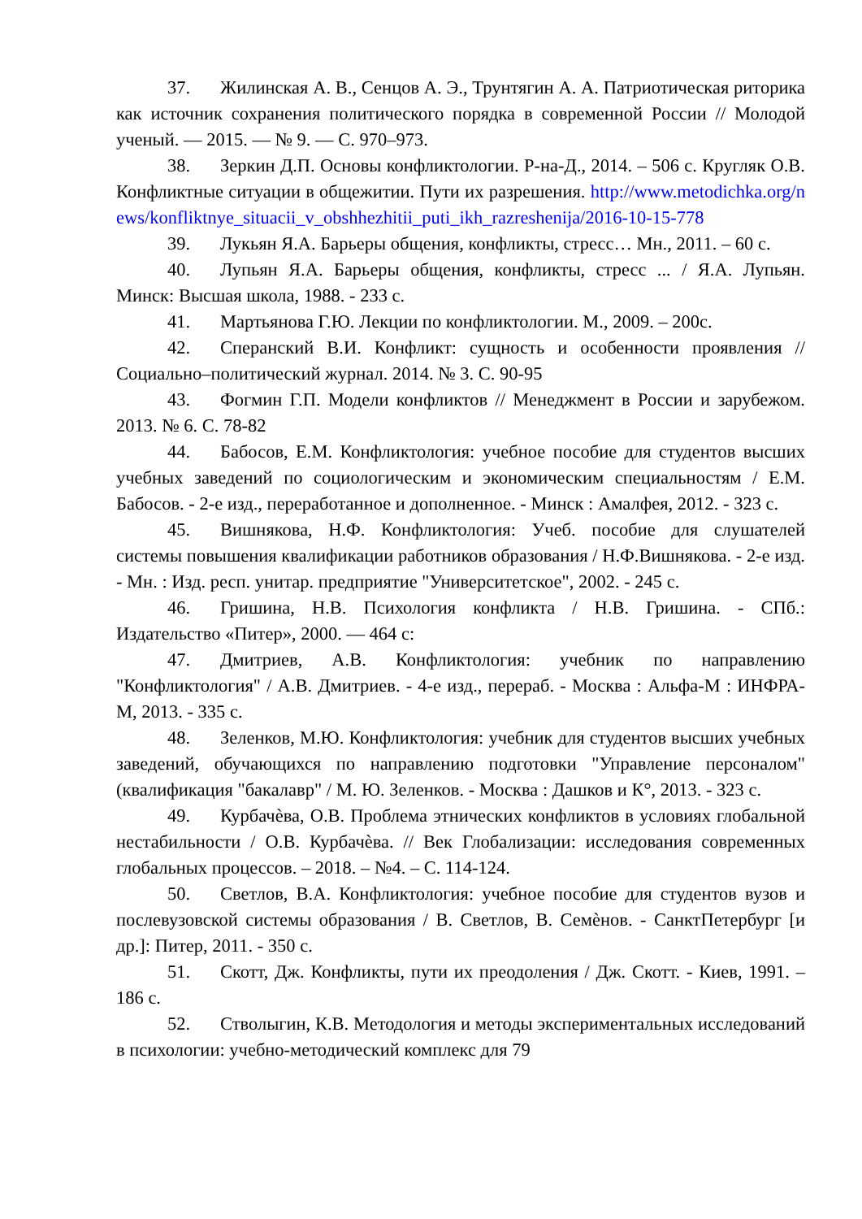37. Жилинская А. В., Сенцов А. Э., Трунтягин А. А. Патриотическая риторика как источник сохранения политического порядка в современной России // Молодой ученый. — 2015. — № 9. — С. 970–973.
38. Зеркин Д.П. Основы конфликтологии. Р-на-Д., 2014. – 506 с. Кругляк О.В. Конфликтные ситуации в общежитии. Пути их разрешения. http://www.metodichka.org/news/konfliktnye_situacii_v_obshhezhitii_puti_ikh_razreshenija/2016-10-15-778
39. Лукьян Я.А. Барьеры общения, конфликты, стресс… Мн., 2011. – 60 с.
40. Лупьян Я.А. Барьеры общения, конфликты, стресс ... / Я.А. Лупьян. Минск: Высшая школа, 1988. - 233 с.
41. Мартьянова Г.Ю. Лекции по конфликтологии. М., 2009. – 200с.
42. Сперанский В.И. Конфликт: сущность и особенности проявления // Социально–политический журнал. 2014. № 3. С. 90-95
43. Фогмин Г.П. Модели конфликтов // Менеджмент в России и зарубежом. 2013. № 6. С. 78-82
44. Бабосов, Е.М. Конфликтология: учебное пособие для студентов высших учебных заведений по социологическим и экономическим специальностям / Е.М. Бабосов. - 2-е изд., переработанное и дополненное. - Минск : Амалфея, 2012. - 323 с.
45. Вишнякова, Н.Ф. Конфликтология: Учеб. пособие для слушателей системы повышения квалификации работников образования / Н.Ф.Вишнякова. - 2-е изд. - Мн. : Изд. респ. унитар. предприятие "Университетское", 2002. - 245 с.
46. Гришина, Н.В. Психология конфликта / Н.В. Гришина. - СПб.: Издательство «Питер», 2000. — 464 с:
47. Дмитриев, А.В. Конфликтология: учебник по направлению "Конфликтология" / А.В. Дмитриев. - 4-е изд., перераб. - Москва : Альфа-М : ИНФРА-М, 2013. - 335 с.
48. Зеленков, М.Ю. Конфликтология: учебник для студентов высших учебных заведений, обучающихся по направлению подготовки "Управление персоналом" (квалификация "бакалавр" / М. Ю. Зеленков. - Москва : Дашков и К°, 2013. - 323 с.
49. Курбачѐва, О.В. Проблема этнических конфликтов в условиях глобальной нестабильности / О.В. Курбачѐва. // Век Глобализации: исследования современных глобальных процессов. – 2018. – №4. – С. 114-124.
50. Светлов, В.А. Конфликтология: учебное пособие для студентов вузов и послевузовской системы образования / В. Светлов, В. Семѐнов. - СанктПетербург [и др.]: Питер, 2011. - 350 с.
51. Скотт, Дж. Конфликты, пути их преодоления / Дж. Скотт. - Киев, 1991. – 186 с.
52. Стволыгин, К.В. Методология и методы экспериментальных исследований в психологии: учебно-методический комплекс для 79